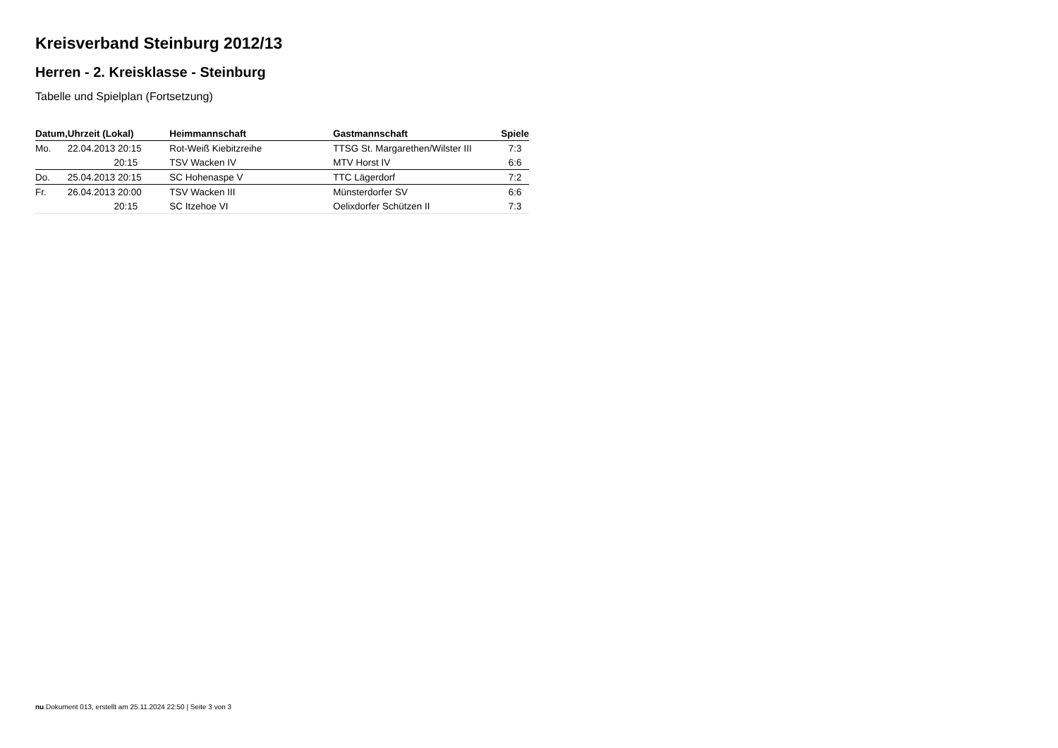Kreisverband Steinburg 2012/13
Herren - 2. Kreisklasse - Steinburg
Tabelle und Spielplan (Fortsetzung)
| Datum, | Uhrzeit (Lokal) | Heimmannschaft | Gastmannschaft | Spiele |
| --- | --- | --- | --- | --- |
| Mo. | 22.04.2013 20:15 | Rot-Weiß Kiebitzreihe | TTSG St. Margarethen/Wilster III | 7:3 |
| | 20:15 | TSV Wacken IV | MTV Horst IV | 6:6 |
| Do. | 25.04.2013 20:15 | SC Hohenaspe V | TTC Lägerdorf | 7:2 |
| Fr. | 26.04.2013 20:00 | TSV Wacken III | Münsterdorfer SV | 6:6 |
| | 20:15 | SC Itzehoe VI | Oelixdorfer Schützen II | 7:3 |
nu.Dokument 013, erstellt am 25.11.2024 22:50 | Seite 3 von 3